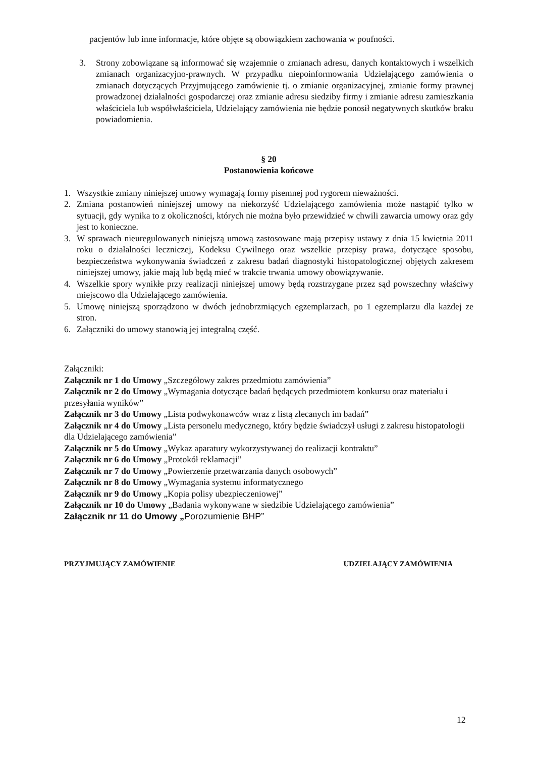pacjentów lub inne informacje, które objęte są obowiązkiem zachowania w poufności.
3. Strony zobowiązane są informować się wzajemnie o zmianach adresu, danych kontaktowych i wszelkich zmianach organizacyjno-prawnych. W przypadku niepoinformowania Udzielającego zamówienia o zmianach dotyczących Przyjmującego zamówienie tj. o zmianie organizacyjnej, zmianie formy prawnej prowadzonej działalności gospodarczej oraz zmianie adresu siedziby firmy i zmianie adresu zamieszkania właściciela lub współwłaściciela, Udzielający zamówienia nie będzie ponosił negatywnych skutków braku powiadomienia.
§ 20
Postanowienia końcowe
1. Wszystkie zmiany niniejszej umowy wymagają formy pisemnej pod rygorem nieważności.
2. Zmiana postanowień niniejszej umowy na niekorzyść Udzielającego zamówienia może nastąpić tylko w sytuacji, gdy wynika to z okoliczności, których nie można było przewidzieć w chwili zawarcia umowy oraz gdy jest to konieczne.
3. W sprawach nieuregulowanych niniejszą umową zastosowane mają przepisy ustawy z dnia 15 kwietnia 2011 roku o działalności leczniczej, Kodeksu Cywilnego oraz wszelkie przepisy prawa, dotyczące sposobu, bezpieczeństwa wykonywania świadczeń z zakresu badań diagnostyki histopatologicznej objętych zakresem niniejszej umowy, jakie mają lub będą mieć w trakcie trwania umowy obowiązywanie.
4. Wszelkie spory wynikłe przy realizacji niniejszej umowy będą rozstrzygane przez sąd powszechny właściwy miejscowo dla Udzielającego zamówienia.
5. Umowę niniejszą sporządzono w dwóch jednobrzmiących egzemplarzach, po 1 egzemplarzu dla każdej ze stron.
6. Załączniki do umowy stanowią jej integralną część.
Załączniki:
Załącznik nr 1 do Umowy „Szczegółowy zakres przedmiotu zamówienia”
Załącznik nr 2 do Umowy „Wymagania dotyczące badań będących przedmiotem konkursu oraz materiału i przesyłania wyników”
Załącznik nr 3 do Umowy „Lista podwykonawców wraz z listą zlecanych im badań”
Załącznik nr 4 do Umowy „Lista personelu medycznego, który będzie świadczył usługi z zakresu histopatologii dla Udzielającego zamówienia”
Załącznik nr 5 do Umowy „Wykaz aparatury wykorzystywanej do realizacji kontraktu”
Załącznik nr 6 do Umowy „Protokół reklamacji”
Załącznik nr 7 do Umowy „Powierzenie przetwarzania danych osobowych”
Załącznik nr 8 do Umowy „Wymagania systemu informatycznego
Załącznik nr 9 do Umowy „Kopia polisy ubezpieczeniowej”
Załącznik nr 10 do Umowy „Badania wykonywane w siedzibie Udzielającego zamówienia”
Załącznik nr 11 do Umowy „Porozumienie BHP”
PRZYJMUJĄCY ZAMÓWIENIE UDZIELAJĄCY ZAMÓWIENIA
12